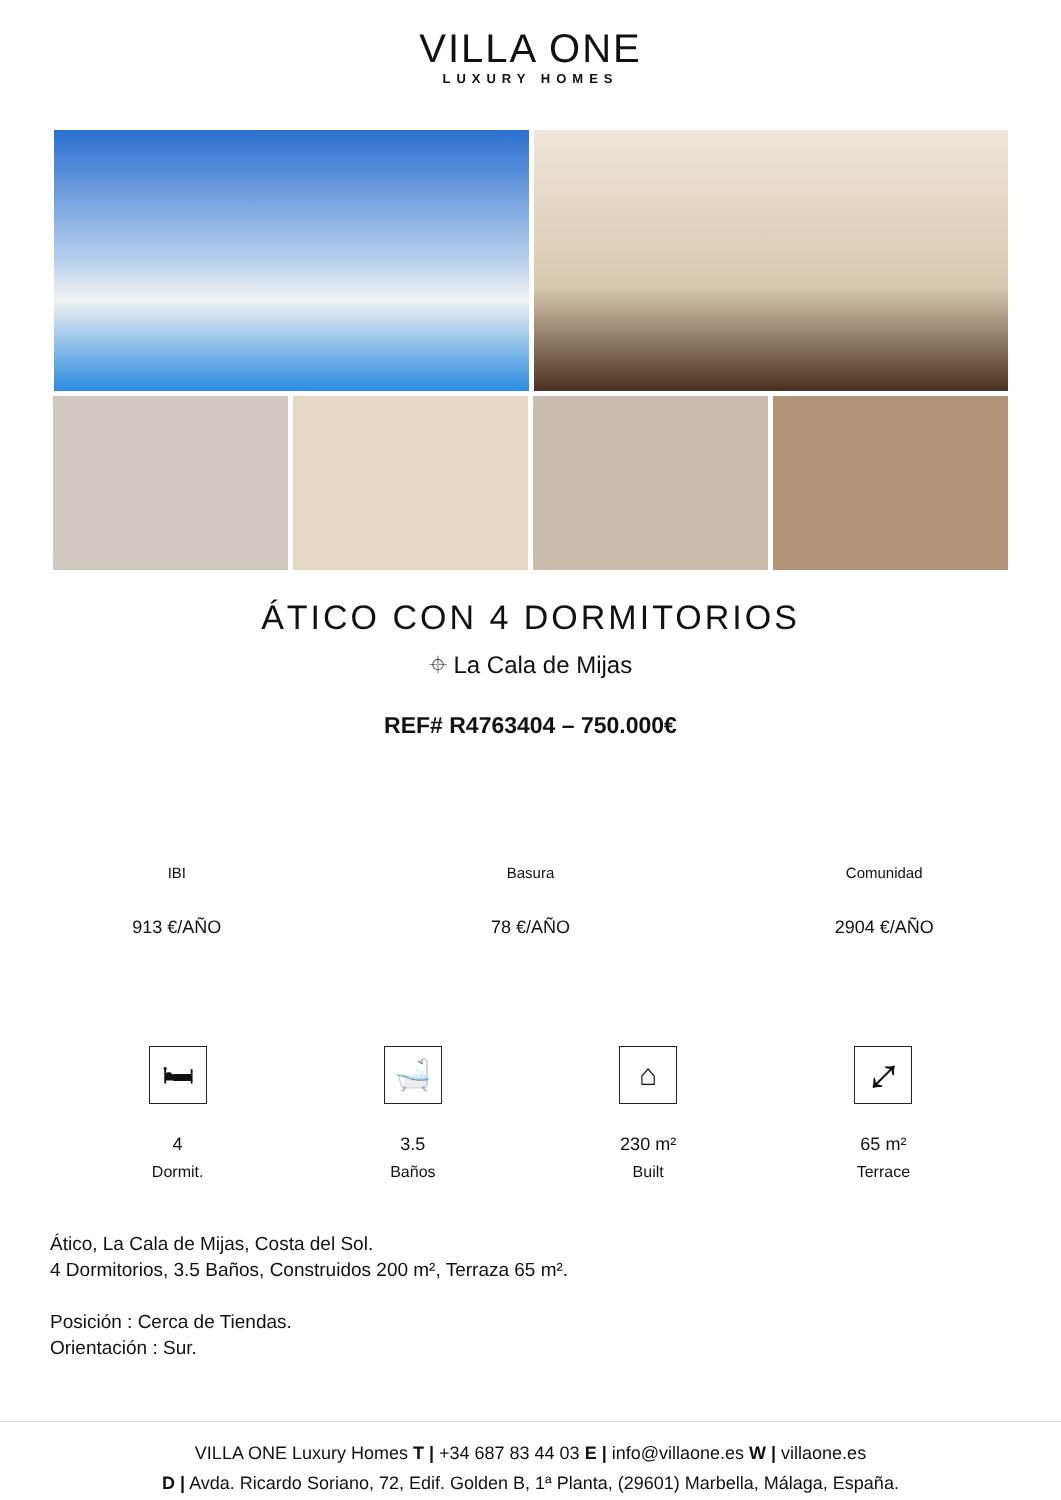VILLA ONE
LUXURY HOMES
ÁTICO CON 4 DORMITORIOS
⌖ La Cala de Mijas
REF# R4763404 – 750.000€
IBI
913 €/AÑO
Basura
78 €/AÑO
Comunidad
2904 €/AÑO
🛏
4
Dormit.
🛁
3.5
Baños
⌂
230 m²
Built
⤢
65 m²
Terrace
Ático, La Cala de Mijas, Costa del Sol.
4 Dormitorios, 3.5 Baños, Construidos 200 m², Terraza 65 m².
Posición : Cerca de Tiendas.
Orientación : Sur.
VILLA ONE Luxury Homes T | +34 687 83 44 03 E | info@villaone.es W | villaone.es
D | Avda. Ricardo Soriano, 72, Edif. Golden B, 1ª Planta, (29601) Marbella, Málaga, España.